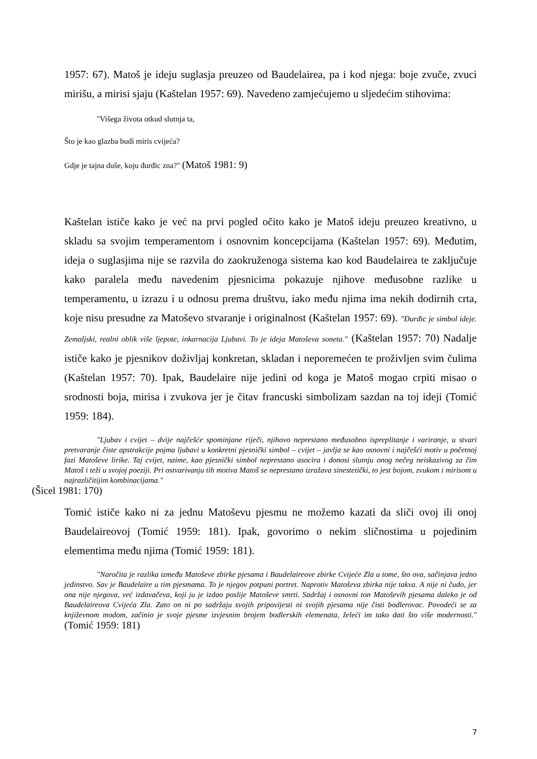1957: 67). Matoš je ideju suglasja preuzeo od Baudelairea, pa i kod njega: boje zvuče, zvuci mirišu, a mirisi sjaju (Kaštelan 1957: 69). Navedeno zamjećujemo u sljedećim stihovima:
"Višega života otkud slutnja ta,
Što je kao glazba budi miris cvijeća?
Gdje je tajna duše, koju đurđic zna?" (Matoš 1981: 9)
Kaštelan ističe kako je već na prvi pogled očito kako je Matoš ideju preuzeo kreativno, u skladu sa svojim temperamentom i osnovnim koncepcijama (Kaštelan 1957: 69). Međutim, ideja o suglasjima nije se razvila do zaokruženoga sistema kao kod Baudelairea te zaključuje kako paralela među navedenim pjesnicima pokazuje njihove međusobne razlike u temperamentu, u izrazu i u odnosu prema društvu, iako među njima ima nekih dodirnih crta, koje nisu presudne za Matoševo stvaranje i originalnost (Kaštelan 1957: 69). "Đurđic je simbol ideje. Zemaljski, realni oblik više ljepote, inkarnacija Ljubavi. To je ideja Matoševa soneta." (Kaštelan 1957: 70) Nadalje ističe kako je pjesnikov doživljaj konkretan, skladan i neporemećen te proživljen svim čulima (Kaštelan 1957: 70). Ipak, Baudelaire nije jedini od koga je Matoš mogao crpiti misao o srodnosti boja, mirisa i zvukova jer je čitav francuski simbolizam sazdan na toj ideji (Tomić 1959: 184).
"Ljubav i cvijet – dvije najčešće spominjane riječi, njihovo neprestano međusobno ispreplitanje i variranje, u stvari pretvaranje čiste apstrakcije pojma ljubavi u konkretni pjesnički simbol – cvijet – javlja se kao osnovni i najčešći motiv u početnoj fazi Matoševe lirike. Taj cvijet, naime, kao pjesnički simbol neprestano asocira i donosi slutnju onog nečeg neiskazivog za čim Matoš i teži u svojoj poeziji. Pri ostvarivanju tih motiva Matoš se neprestano izražava sinestetički, to jest bojom, zvukom i mirisom u najrazličitijim kombinacijama."
(Šicel 1981: 170)
Tomić ističe kako ni za jednu Matoševu pjesmu ne možemo kazati da sliči ovoj ili onoj Baudelaireovoj (Tomić 1959: 181). Ipak, govorimo o nekim sličnostima u pojedinim elementima među njima (Tomić 1959: 181).
"Naročita je razlika između Matoševe zbirke pjesama i Baudelaireove zbirke Cvijeće Zla u tome, što ova, sačinjava jedno jedinstvo. Sav je Baudelaire u tim pjesmama. To je njegov potpuni portret. Naprotiv Matoševa zbirka nije takva. A nije ni čudo, jer ona nije njegova, već izdavačeva, koji ju je izdao poslije Matoševe smrti. Sadržaj i osnovni ton Matoševih pjesama daleko je od Baudelaireova Cvijeća Zla. Zato on ni po sadržaju svojih pripovijesti ni svojih pjesama nije čisti bodlerovac. Povodeći se za književnom modom, začinio je svoje pjesme izvjesnim brojem bodlerskih elemenata, želeći im tako dati što više modernosti." (Tomić 1959: 181)
7